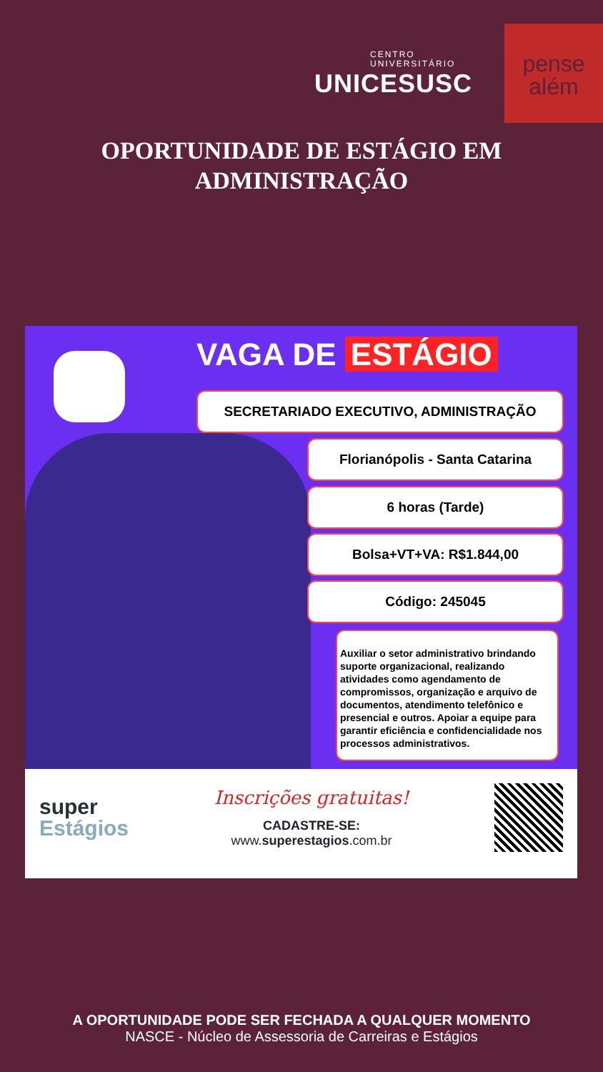CENTRO
UNIVERSITÁRIO
UNICESUSC
pense
além
OPORTUNIDADE DE ESTÁGIO EM
ADMINISTRAÇÃO
VAGA DE ESTÁGIO
SECRETARIADO EXECUTIVO, ADMINISTRAÇÃO
Florianópolis - Santa Catarina
6 horas (Tarde)
Bolsa+VT+VA: R$1.844,00
Código: 245045
Auxiliar o setor administrativo brindando suporte organizacional, realizando atividades como agendamento de compromissos, organização e arquivo de documentos, atendimento telefônico e presencial e outros. Apoiar a equipe para garantir eficiência e confidencialidade nos processos administrativos.
super
Estágios
Inscrições gratuitas!
CADASTRE-SE:
www.superestagios.com.br
A OPORTUNIDADE PODE SER FECHADA A QUALQUER MOMENTO
NASCE - Núcleo de Assessoria de Carreiras e Estágios